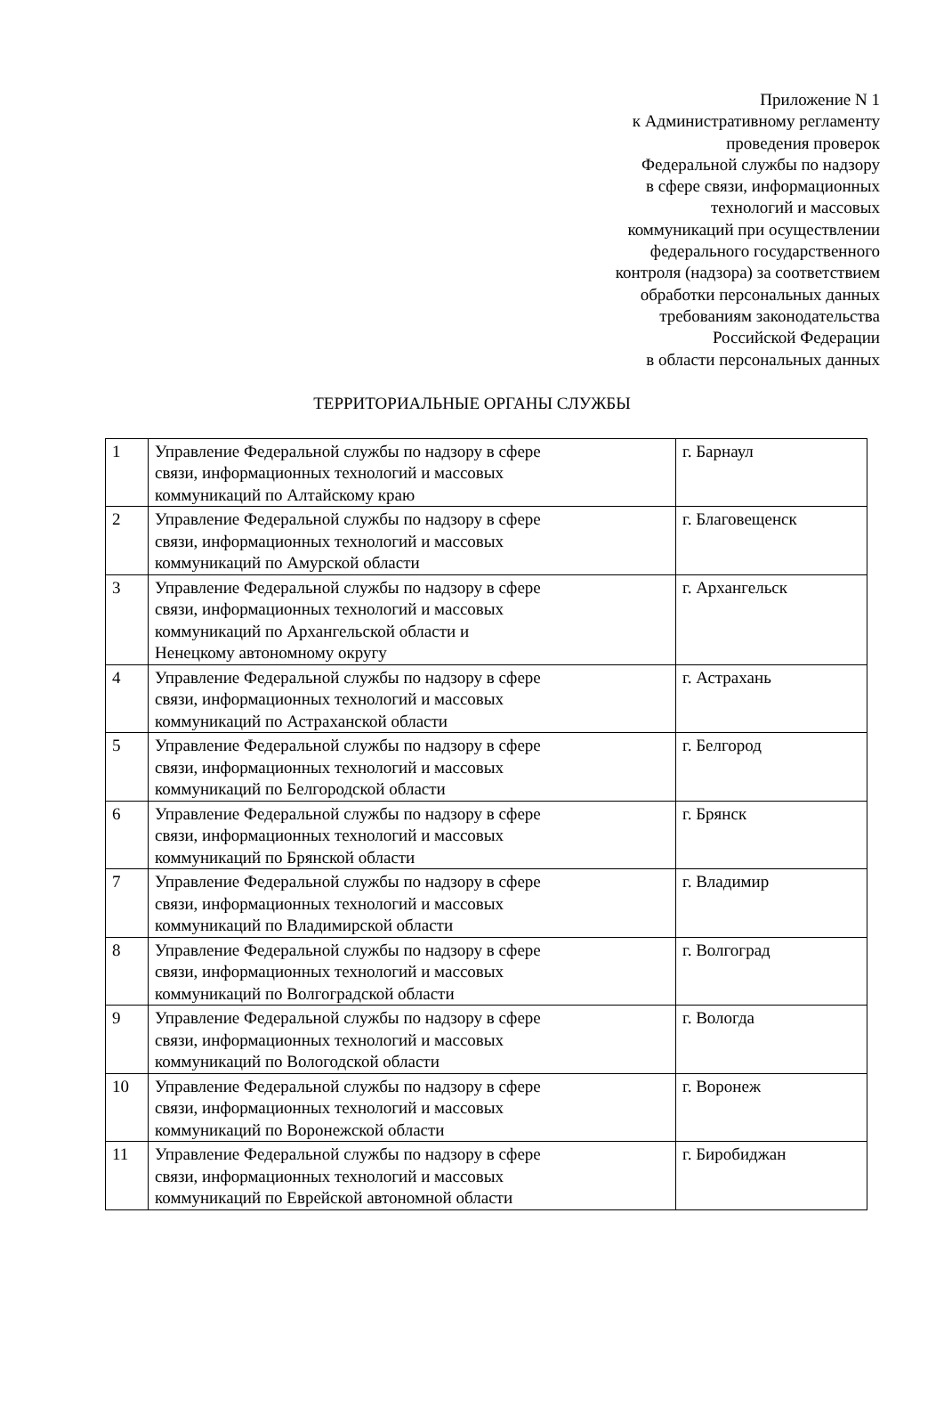Приложение N 1
к Административному регламенту
проведения проверок
Федеральной службы по надзору
в сфере связи, информационных
технологий и массовых
коммуникаций при осуществлении
федерального государственного
контроля (надзора) за соответствием
обработки персональных данных
требованиям законодательства
Российской Федерации
в области персональных данных
ТЕРРИТОРИАЛЬНЫЕ ОРГАНЫ СЛУЖБЫ
| 1 | Управление Федеральной службы по надзору в сфере связи, информационных технологий и массовых коммуникаций по Алтайскому краю | г. Барнаул |
| 2 | Управление Федеральной службы по надзору в сфере связи, информационных технологий и массовых коммуникаций по Амурской области | г. Благовещенск |
| 3 | Управление Федеральной службы по надзору в сфере связи, информационных технологий и массовых коммуникаций по Архангельской области и Ненецкому автономному округу | г. Архангельск |
| 4 | Управление Федеральной службы по надзору в сфере связи, информационных технологий и массовых коммуникаций по Астраханской области | г. Астрахань |
| 5 | Управление Федеральной службы по надзору в сфере связи, информационных технологий и массовых коммуникаций по Белгородской области | г. Белгород |
| 6 | Управление Федеральной службы по надзору в сфере связи, информационных технологий и массовых коммуникаций по Брянской области | г. Брянск |
| 7 | Управление Федеральной службы по надзору в сфере связи, информационных технологий и массовых коммуникаций по Владимирской области | г. Владимир |
| 8 | Управление Федеральной службы по надзору в сфере связи, информационных технологий и массовых коммуникаций по Волгоградской области | г. Волгоград |
| 9 | Управление Федеральной службы по надзору в сфере связи, информационных технологий и массовых коммуникаций по Вологодской области | г. Вологда |
| 10 | Управление Федеральной службы по надзору в сфере связи, информационных технологий и массовых коммуникаций по Воронежской области | г. Воронеж |
| 11 | Управление Федеральной службы по надзору в сфере связи, информационных технологий и массовых коммуникаций по Еврейской автономной области | г. Биробиджан |